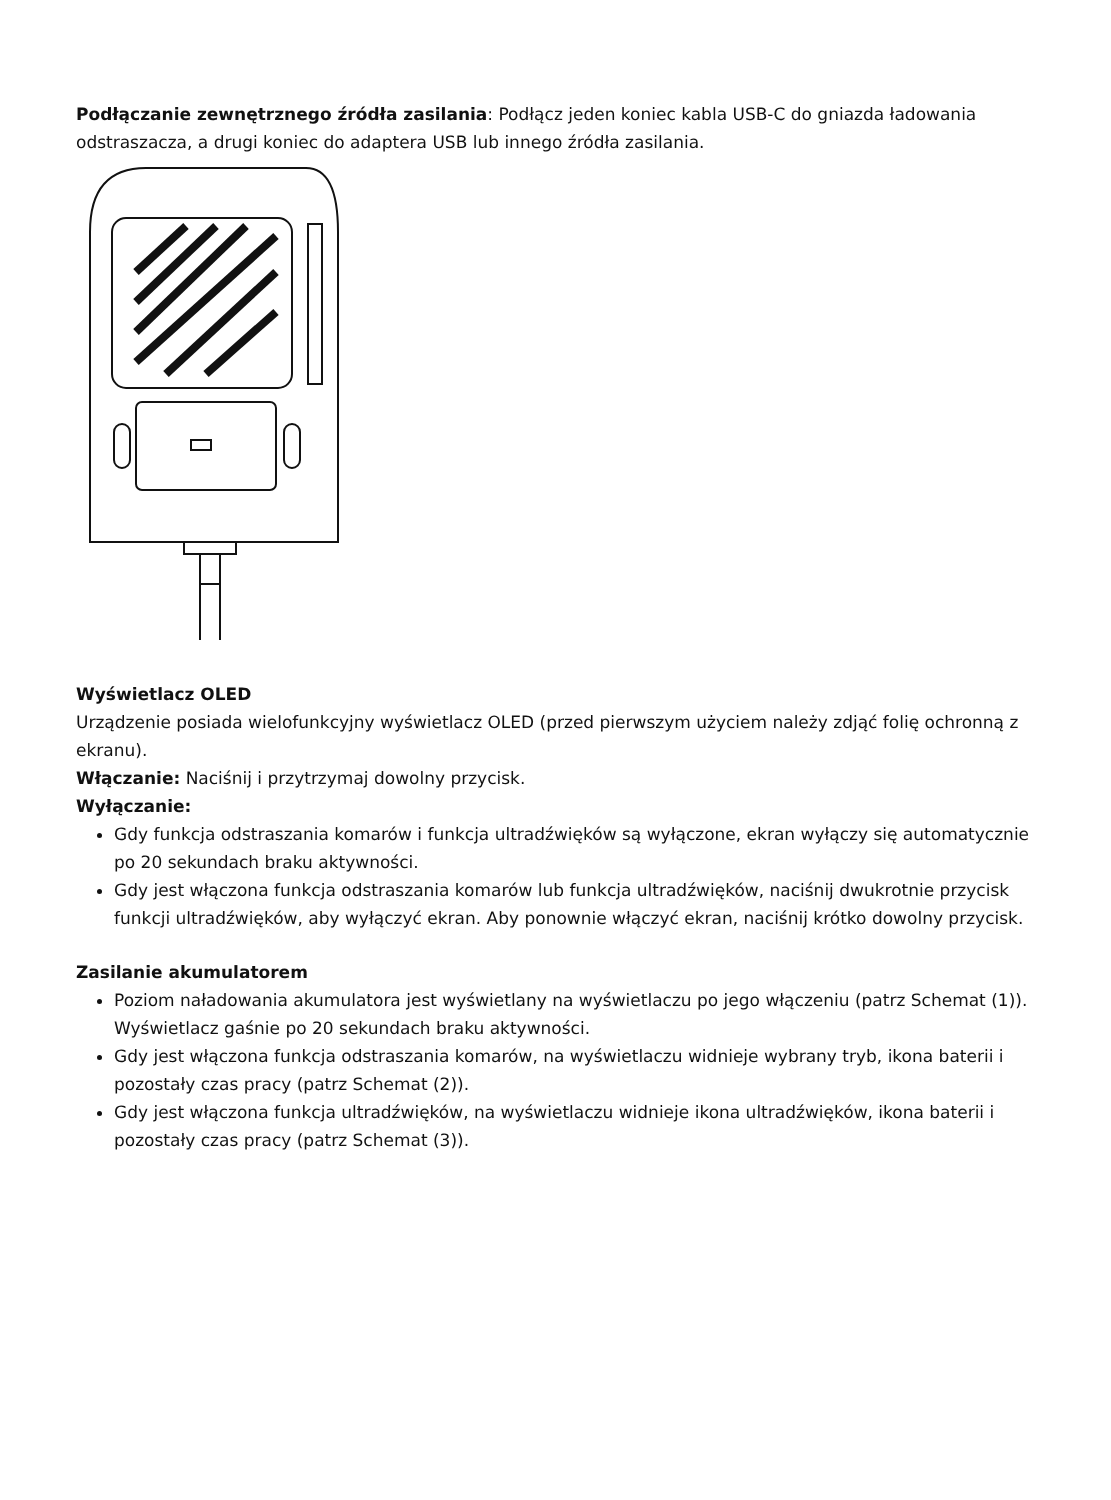Podłączanie zewnętrznego źródła zasilania: Podłącz jeden koniec kabla USB-C do gniazda ładowania odstraszacza, a drugi koniec do adaptera USB lub innego źródła zasilania.
Wyświetlacz OLED
Urządzenie posiada wielofunkcyjny wyświetlacz OLED (przed pierwszym użyciem należy zdjąć folię ochronną z ekranu).
Włączanie: Naciśnij i przytrzymaj dowolny przycisk.
Wyłączanie:
Gdy funkcja odstraszania komarów i funkcja ultradźwięków są wyłączone, ekran wyłączy się automatycznie po 20 sekundach braku aktywności.
Gdy jest włączona funkcja odstraszania komarów lub funkcja ultradźwięków, naciśnij dwukrotnie przycisk funkcji ultradźwięków, aby wyłączyć ekran. Aby ponownie włączyć ekran, naciśnij krótko dowolny przycisk.
Zasilanie akumulatorem
Poziom naładowania akumulatora jest wyświetlany na wyświetlaczu po jego włączeniu (patrz Schemat (1)). Wyświetlacz gaśnie po 20 sekundach braku aktywności.
Gdy jest włączona funkcja odstraszania komarów, na wyświetlaczu widnieje wybrany tryb, ikona baterii i pozostały czas pracy (patrz Schemat (2)).
Gdy jest włączona funkcja ultradźwięków, na wyświetlaczu widnieje ikona ultradźwięków, ikona baterii i pozostały czas pracy (patrz Schemat (3)).